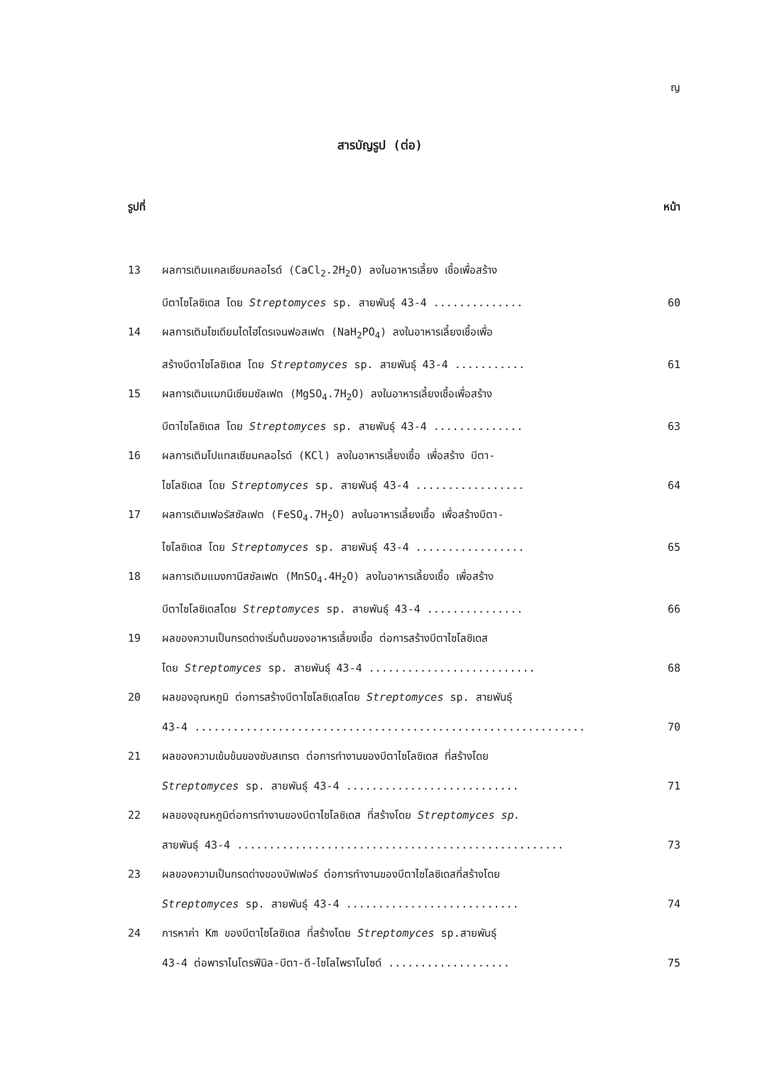ญ
สารบัญรูป (ต่อ)
รูปที่ หน้า
13 ผลการเติมแคลเซียมคลอไรด์ (CaCl<sub>2</sub>.2H<sub>2</sub>O) ลงในอาหารเลี้ยง เชื้อเพื่อสร้าง
บีตาไซโลซิเดส โดย Streptomyces sp. สายพันธุ์ 43-4 .............. 60
14 ผลการเติมโซเดียมไดไฮโดรเจนฟอสเฟต (NaH<sub>2</sub>PO<sub>4</sub>) ลงในอาหารเลี้ยงเชื้อเพื่อ
สร้างบีตาไซโลซิเดส โดย Streptomyces sp. สายพันธุ์ 43-4 ........... 61
15 ผลการเติมแมกนีเซียมซัลเฟต (MgSO<sub>4</sub>.7H<sub>2</sub>O) ลงในอาหารเลี้ยงเชื้อเพื่อสร้าง
บีตาไซโลซิเดส โดย Streptomyces sp. สายพันธุ์ 43-4 .............. 63
16 ผลการเติมโปแทสเซียมคลอไรด์ (KCl) ลงในอาหารเลี้ยงเชื้อ เพื่อสร้าง บีตา-
ไซโลซิเดส โดย Streptomyces sp. สายพันธุ์ 43-4 ................. 64
17 ผลการเติมเฟอรัสซัลเฟต (FeSO<sub>4</sub>.7H<sub>2</sub>O) ลงในอาหารเลี้ยงเชื้อ เพื่อสร้างบีตา-
ไซโลซิเดส โดย Streptomyces sp. สายพันธุ์ 43-4 ................. 65
18 ผลการเติมแมงกานีสซัลเฟต (MnSO<sub>4</sub>.4H<sub>2</sub>O) ลงในอาหารเลี้ยงเชื้อ เพื่อสร้าง
บีตาไซโลซิเดสโดย Streptomyces sp. สายพันธุ์ 43-4 ............... 66
19 ผลของความเป็นกรดด่างเริ่มต้นของอาหารเลี้ยงเชื้อ ต่อการสร้างบีตาไซโลซิเดส
โดย Streptomyces sp. สายพันธุ์ 43-4 .......................... 68
20 ผลของอุณหภูมิ ต่อการสร้างบีตาไซโลซิเดสโดย Streptomyces sp. สายพันธุ์
43-4 ............................................................. 70
21 ผลของความเข้มข้นของซับสเทรต ต่อการทำงานของบีตาไซโลซิเดส ที่สร้างโดย
Streptomyces sp. สายพันธุ์ 43-4 ........................... 71
22 ผลของอุณหภูมิต่อการทำงานของบีตาไซโลซิเดส ที่สร้างโดย Streptomyces sp.
สายพันธุ์ 43-4 ................................................... 73
23 ผลของความเป็นกรดด่างของบัฟเฟอร์ ต่อการทำงานของบีตาไซโลซิเดสที่สร้างโดย
Streptomyces sp. สายพันธุ์ 43-4 ........................... 74
24 การหาค่า Km ของบีตาไซโลซิเดส ที่สร้างโดย Streptomyces sp.สายพันธุ์
43-4 ต่อพาราไนโตรฟีนิล-บีตา-ดี-ไซโลไพราโนไซด์ ................... 75